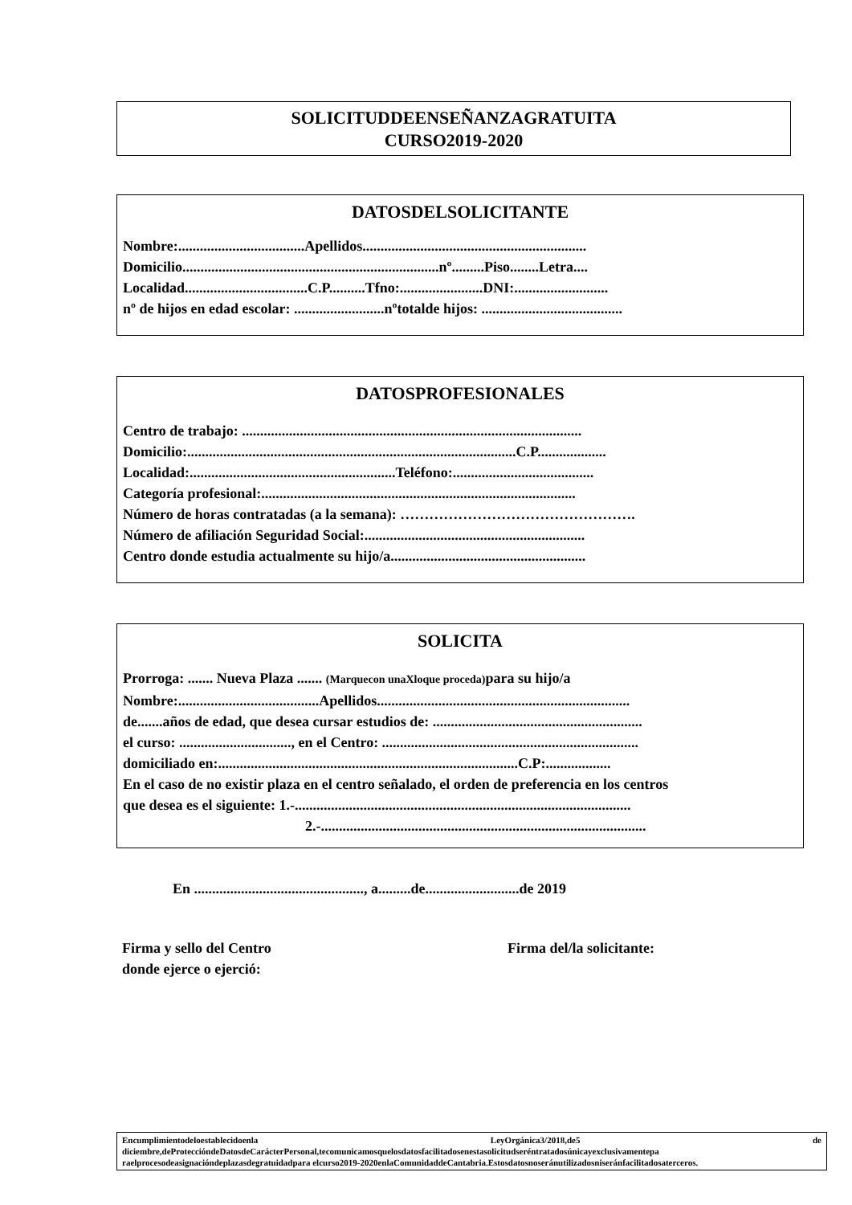SOLICITUDDEENSEÑANZAGRATUITA
CURSO2019-2020
DATOSDELSOLICITANTE
Nombre:...................................Apellidos..............................................................
Domicilio.......................................................................nº.........Piso........Letra....
Localidad..................................C.P..........Tfno:.......................DNI:..........................
nº de hijos en edad escolar: .........................nºtotalde hijos: .......................................
DATOSPROFESIONALES
Centro de trabajo: ..............................................................................................
Domicilio:...........................................................................................C.P...................
Localidad:.........................................................Teléfono:.......................................
Categoría profesional:.......................................................................................
Número de horas contratadas (a la semana): ………………………………………….
Número de afiliación Seguridad Social:.............................................................
Centro donde estudia actualmente su hijo/a......................................................
SOLICITA
Prorroga: ....... Nueva Plaza ....... (Marquecon unaXloque proceda) para su hijo/a
Nombre:.......................................Apellidos......................................................................
de.......años de edad, que desea cursar estudios de: ..........................................................
el curso: ..............................., en el Centro: .......................................................................
domiciliado en:...................................................................................C.P:..................
En el caso de no existir plaza en el centro señalado, el orden de preferencia en los centros
que desea es el siguiente: 1.-.............................................................................................
2.-..........................................................................................
En ..............................................., a.........de..........................de 2019
Firma y sello del Centro
donde ejerce o ejerció:
Firma del/la solicitante:
Encumplimientodeloestablecidoenla LeyOrgánica3/2018,de5 de diciembre,deProteccióndeDatosdeCarácterPersonal,tecomunicamosquelosdatosfacilitadosenestasolicitudseréntratadosúnicayexclusivamentepa raelprocesodeasignacióndeplazasdegratuidadpara elcurso2019-2020enlaComunidaddeCantabria.Estosdatosnoseránutilizadosniseránfacilitadosaterceros.